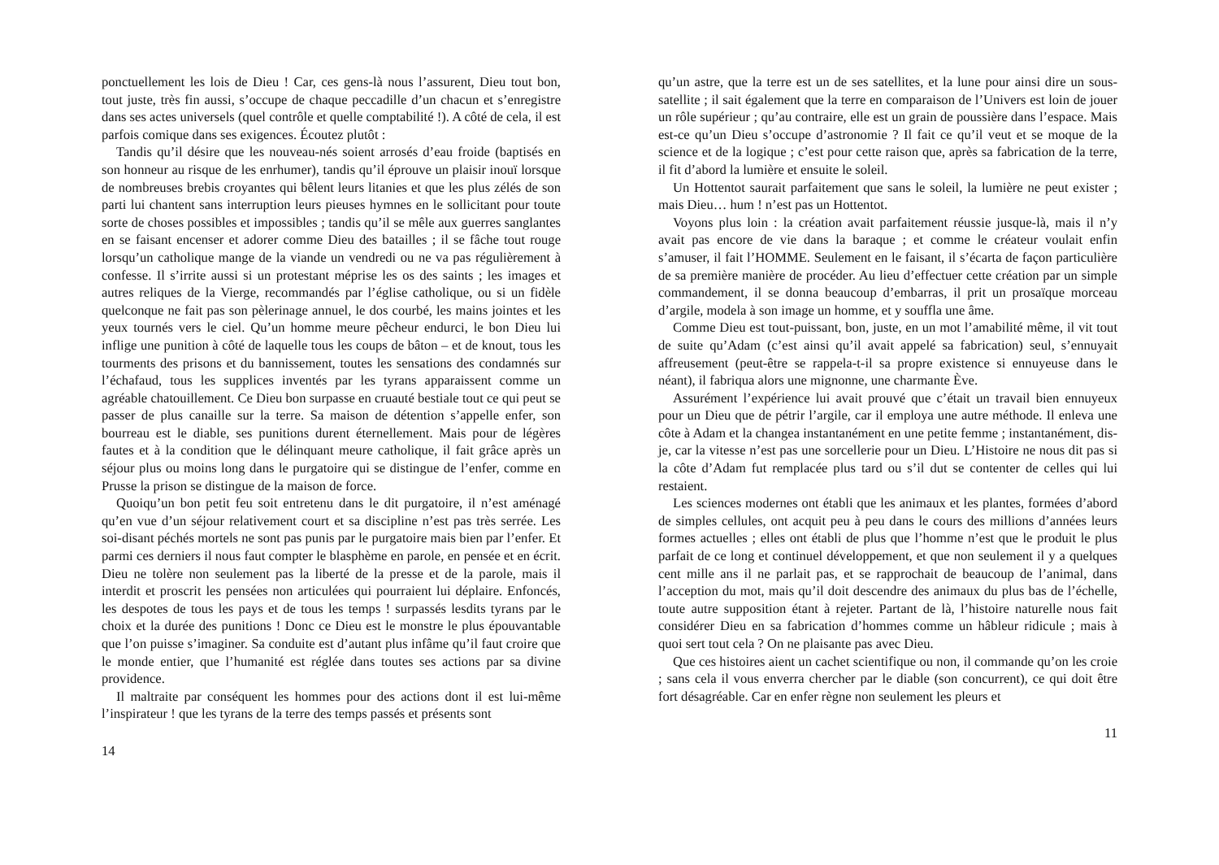ponctuellement les lois de Dieu ! Car, ces gens-là nous l’assurent, Dieu tout bon, tout juste, très fin aussi, s’occupe de chaque peccadille d’un chacun et s’enregistre dans ses actes universels (quel contrôle et quelle comptabilité !). A côté de cela, il est parfois comique dans ses exigences. Écoutez plutôt :
Tandis qu’il désire que les nouveau-nés soient arrosés d’eau froide (baptisés en son honneur au risque de les enrhumer), tandis qu’il éprouve un plaisir inouï lorsque de nombreuses brebis croyantes qui bêlent leurs litanies et que les plus zélés de son parti lui chantent sans interruption leurs pieuses hymnes en le sollicitant pour toute sorte de choses possibles et impossibles ; tandis qu’il se mêle aux guerres sanglantes en se faisant encenser et adorer comme Dieu des batailles ; il se fâche tout rouge lorsqu’un catholique mange de la viande un vendredi ou ne va pas régulièrement à confesse. Il s’irrite aussi si un protestant méprise les os des saints ; les images et autres reliques de la Vierge, recommandés par l’église catholique, ou si un fidèle quelconque ne fait pas son pèlerinage annuel, le dos courbé, les mains jointes et les yeux tournés vers le ciel. Qu’un homme meure pêcheur endurci, le bon Dieu lui inflige une punition à côté de laquelle tous les coups de bâton – et de knout, tous les tourments des prisons et du bannissement, toutes les sensations des condamnés sur l’échafaud, tous les supplices inventés par les tyrans apparaissent comme un agréable chatouillement. Ce Dieu bon surpasse en cruauté bestiale tout ce qui peut se passer de plus canaille sur la terre. Sa maison de détention s’appelle enfer, son bourreau est le diable, ses punitions durent éternellement. Mais pour de légères fautes et à la condition que le délinquant meure catholique, il fait grâce après un séjour plus ou moins long dans le purgatoire qui se distingue de l’enfer, comme en Prusse la prison se distingue de la maison de force.
Quoiqu’un bon petit feu soit entretenu dans le dit purgatoire, il n’est aménagé qu’en vue d’un séjour relativement court et sa discipline n’est pas très serrée. Les soi-disant péchés mortels ne sont pas punis par le purgatoire mais bien par l’enfer. Et parmi ces derniers il nous faut compter le blasphème en parole, en pensée et en écrit. Dieu ne tolère non seulement pas la liberté de la presse et de la parole, mais il interdit et proscrit les pensées non articulées qui pourraient lui déplaire. Enfoncés, les despotes de tous les pays et de tous les temps ! surpassés lesdits tyrans par le choix et la durée des punitions ! Donc ce Dieu est le monstre le plus épouvantable que l’on puisse s’imaginer. Sa conduite est d’autant plus infâme qu’il faut croire que le monde entier, que l’humanité est réglée dans toutes ses actions par sa divine providence.
Il maltraite par conséquent les hommes pour des actions dont il est lui-même l’inspirateur ! que les tyrans de la terre des temps passés et présents sont
14
qu’un astre, que la terre est un de ses satellites, et la lune pour ainsi dire un sous-satellite ; il sait également que la terre en comparaison de l’Univers est loin de jouer un rôle supérieur ; qu’au contraire, elle est un grain de poussière dans l’espace. Mais est-ce qu’un Dieu s’occupe d’astronomie ? Il fait ce qu’il veut et se moque de la science et de la logique ; c’est pour cette raison que, après sa fabrication de la terre, il fit d’abord la lumière et ensuite le soleil.
Un Hottentot saurait parfaitement que sans le soleil, la lumière ne peut exister ; mais Dieu… hum ! n’est pas un Hottentot.
Voyons plus loin : la création avait parfaitement réussie jusque-là, mais il n’y avait pas encore de vie dans la baraque ; et comme le créateur voulait enfin s’amuser, il fait l’HOMME. Seulement en le faisant, il s’écarta de façon particulière de sa première manière de procéder. Au lieu d’effectuer cette création par un simple commandement, il se donna beaucoup d’embarras, il prit un prosaïque morceau d’argile, modela à son image un homme, et y souffla une âme.
Comme Dieu est tout-puissant, bon, juste, en un mot l’amabilité même, il vit tout de suite qu’Adam (c’est ainsi qu’il avait appelé sa fabrication) seul, s’ennuyait affreusement (peut-être se rappela-t-il sa propre existence si ennuyeuse dans le néant), il fabriqua alors une mignonne, une charmante Ève.
Assurément l’expérience lui avait prouvé que c’était un travail bien ennuyeux pour un Dieu que de pétrir l’argile, car il employa une autre méthode. Il enleva une côte à Adam et la changea instantanément en une petite femme ; instantanément, dis-je, car la vitesse n’est pas une sorcellerie pour un Dieu. L’Histoire ne nous dit pas si la côte d’Adam fut remplacée plus tard ou s’il dut se contenter de celles qui lui restaient.
Les sciences modernes ont établi que les animaux et les plantes, formées d’abord de simples cellules, ont acquit peu à peu dans le cours des millions d’années leurs formes actuelles ; elles ont établi de plus que l’homme n’est que le produit le plus parfait de ce long et continuel développement, et que non seulement il y a quelques cent mille ans il ne parlait pas, et se rapprochait de beaucoup de l’animal, dans l’acception du mot, mais qu’il doit descendre des animaux du plus bas de l’échelle, toute autre supposition étant à rejeter. Partant de là, l’histoire naturelle nous fait considérer Dieu en sa fabrication d’hommes comme un hâbleur ridicule ; mais à quoi sert tout cela ? On ne plaisante pas avec Dieu.
Que ces histoires aient un cachet scientifique ou non, il commande qu’on les croie ; sans cela il vous enverra chercher par le diable (son concurrent), ce qui doit être fort désagréable. Car en enfer règne non seulement les pleurs et
11